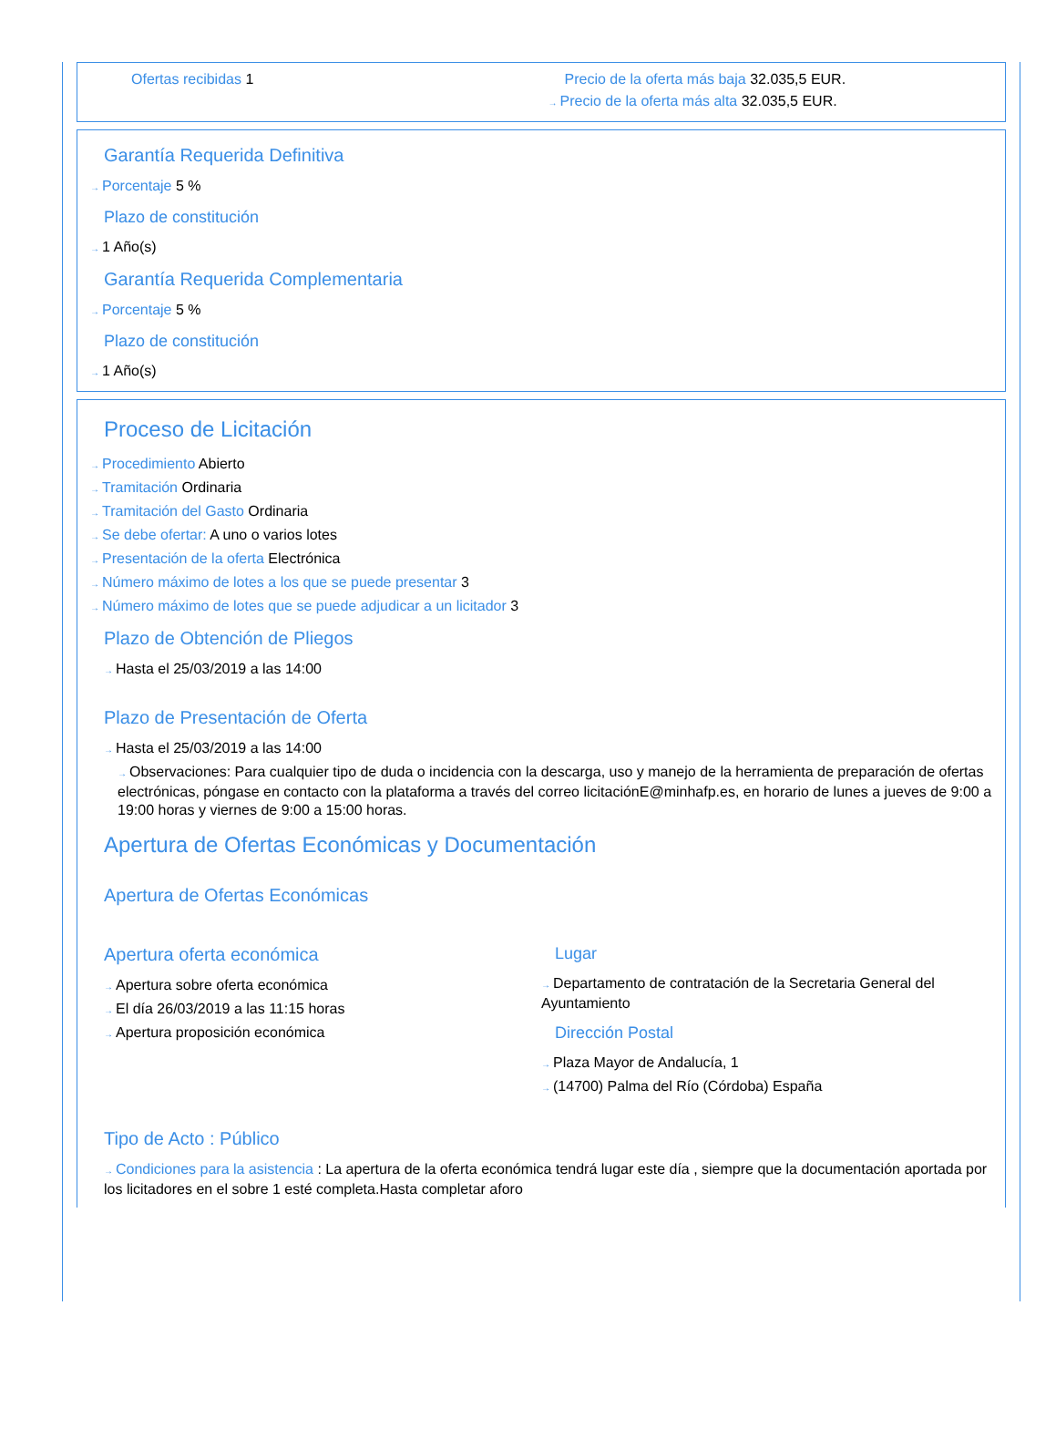Ofertas recibidas 1 Precio de la oferta más baja 32.035,5 EUR.
→ Precio de la oferta más alta 32.035,5 EUR.
Garantía Requerida Definitiva
→ Porcentaje 5 %
Plazo de constitución
→ 1 Año(s)
Garantía Requerida Complementaria
→ Porcentaje 5 %
Plazo de constitución
→ 1 Año(s)
Proceso de Licitación
→ Procedimiento Abierto
→ Tramitación Ordinaria
→ Tramitación del Gasto Ordinaria
→ Se debe ofertar: A uno o varios lotes
→ Presentación de la oferta Electrónica
→ Número máximo de lotes a los que se puede presentar 3
→ Número máximo de lotes que se puede adjudicar a un licitador 3
Plazo de Obtención de Pliegos
→ Hasta el 25/03/2019 a las 14:00
Plazo de Presentación de Oferta
→ Hasta el 25/03/2019 a las 14:00
→ Observaciones: Para cualquier tipo de duda o incidencia con la descarga, uso y manejo de la herramienta de preparación de ofertas electrónicas, póngase en contacto con la plataforma a través del correo licitaciónE@minhafp.es, en horario de lunes a jueves de 9:00 a 19:00 horas y viernes de 9:00 a 15:00 horas.
Apertura de Ofertas Económicas y Documentación
Apertura de Ofertas Económicas
Apertura oferta económica
→ Apertura sobre oferta económica
→ El día 26/03/2019 a las 11:15 horas
→ Apertura proposición económica
Lugar
→ Departamento de contratación de la Secretaria General del Ayuntamiento
Dirección Postal
→ Plaza Mayor de Andalucía, 1
→ (14700) Palma del Río (Córdoba) España
Tipo de Acto : Público
→ Condiciones para la asistencia : La apertura de la oferta económica tendrá lugar este día , siempre que la documentación aportada por los licitadores en el sobre 1 esté completa.Hasta completar aforo